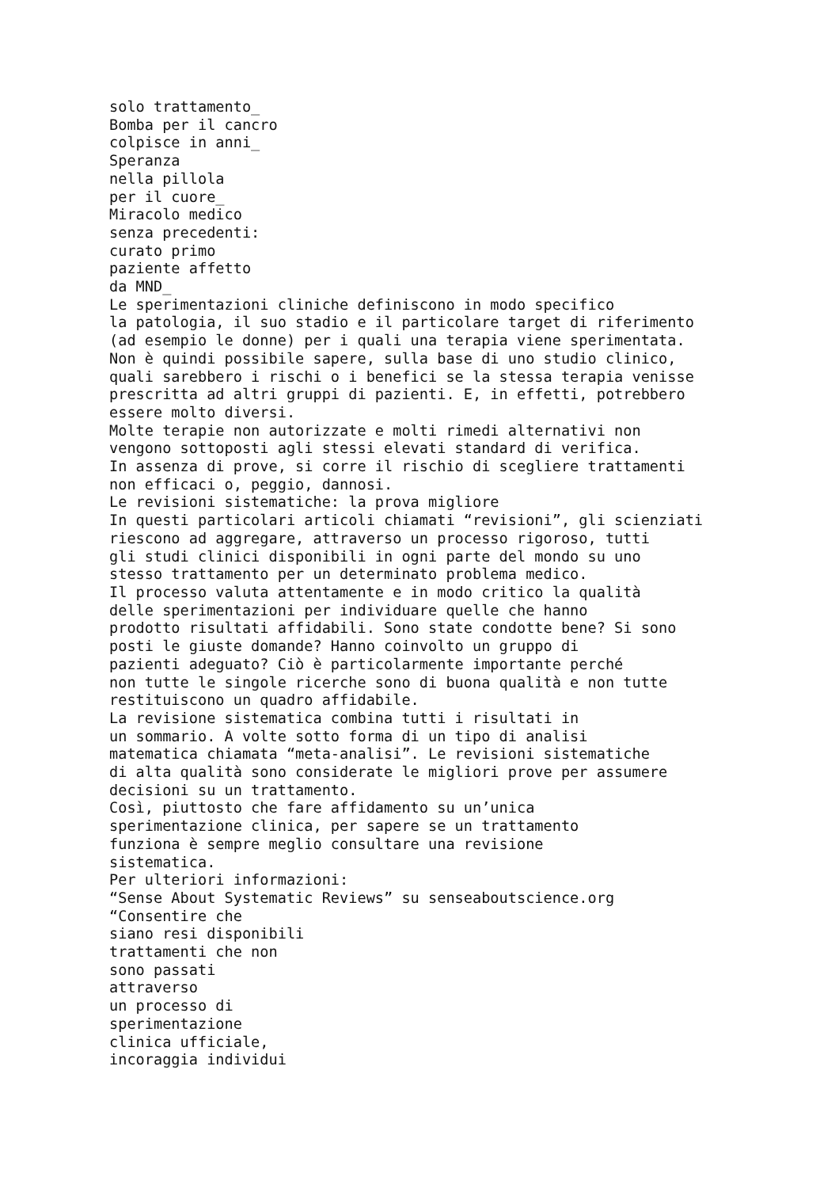solo trattamento_
Bomba per il cancro
colpisce in anni_
Speranza
nella pillola
per il cuore_
Miracolo medico
senza precedenti:
curato primo
paziente affetto
da MND_
Le sperimentazioni cliniche definiscono in modo specifico
la patologia, il suo stadio e il particolare target di riferimento
(ad esempio le donne) per i quali una terapia viene sperimentata.
Non è quindi possibile sapere, sulla base di uno studio clinico,
quali sarebbero i rischi o i benefici se la stessa terapia venisse
prescritta ad altri gruppi di pazienti. E, in effetti, potrebbero
essere molto diversi.
Molte terapie non autorizzate e molti rimedi alternativi non
vengono sottoposti agli stessi elevati standard di verifica.
In assenza di prove, si corre il rischio di scegliere trattamenti
non efficaci o, peggio, dannosi.
Le revisioni sistematiche: la prova migliore
In questi particolari articoli chiamati “revisioni”, gli scienziati
riescono ad aggregare, attraverso un processo rigoroso, tutti
gli studi clinici disponibili in ogni parte del mondo su uno
stesso trattamento per un determinato problema medico.
Il processo valuta attentamente e in modo critico la qualità
delle sperimentazioni per individuare quelle che hanno
prodotto risultati affidabili. Sono state condotte bene? Si sono
posti le giuste domande? Hanno coinvolto un gruppo di
pazienti adeguato? Ciò è particolarmente importante perché
non tutte le singole ricerche sono di buona qualità e non tutte
restituiscono un quadro affidabile.
La revisione sistematica combina tutti i risultati in
un sommario. A volte sotto forma di un tipo di analisi
matematica chiamata “meta-analisi”. Le revisioni sistematiche
di alta qualità sono considerate le migliori prove per assumere
decisioni su un trattamento.
Così, piuttosto che fare affidamento su un’unica
sperimentazione clinica, per sapere se un trattamento
funziona è sempre meglio consultare una revisione
sistematica.
Per ulteriori informazioni:
“Sense About Systematic Reviews” su senseaboutscience.org
“Consentire che
siano resi disponibili
trattamenti che non
sono passati
attraverso
un processo di
sperimentazione
clinica ufficiale,
incoraggia individui